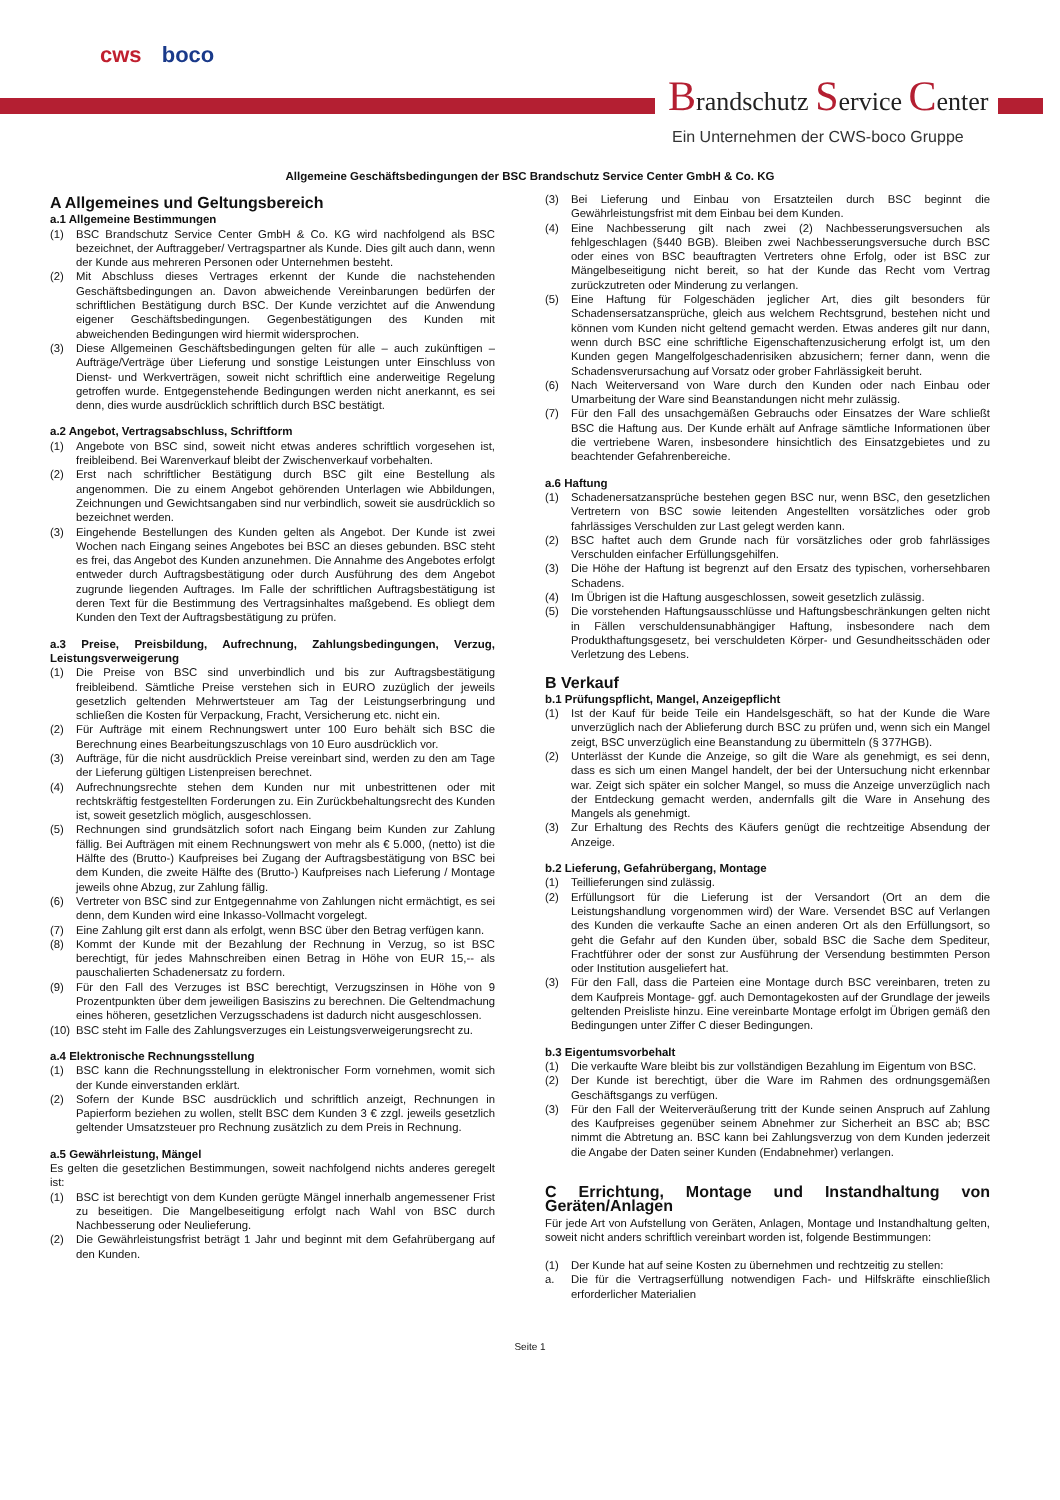cws boco
Brandschutz Service Center
Ein Unternehmen der CWS-boco Gruppe
Allgemeine Geschäftsbedingungen der BSC Brandschutz Service Center GmbH & Co. KG
A Allgemeines und Geltungsbereich
a.1 Allgemeine Bestimmungen
(1) BSC Brandschutz Service Center GmbH & Co. KG wird nachfolgend als BSC bezeichnet, der Auftraggeber/ Vertragspartner als Kunde. Dies gilt auch dann, wenn der Kunde aus mehreren Personen oder Unternehmen besteht.
(2) Mit Abschluss dieses Vertrages erkennt der Kunde die nachstehenden Geschäftsbedingungen an. Davon abweichende Vereinbarungen bedürfen der schriftlichen Bestätigung durch BSC. Der Kunde verzichtet auf die Anwendung eigener Geschäftsbedingungen. Gegenbestätigungen des Kunden mit abweichenden Bedingungen wird hiermit widersprochen.
(3) Diese Allgemeinen Geschäftsbedingungen gelten für alle – auch zukünftigen – Aufträge/Verträge über Lieferung und sonstige Leistungen unter Einschluss von Dienst- und Werkverträgen, soweit nicht schriftlich eine anderweitige Regelung getroffen wurde. Entgegenstehende Bedingungen werden nicht anerkannt, es sei denn, dies wurde ausdrücklich schriftlich durch BSC bestätigt.
a.2 Angebot, Vertragsabschluss, Schriftform
(1) Angebote von BSC sind, soweit nicht etwas anderes schriftlich vorgesehen ist, freibleibend. Bei Warenverkauf bleibt der Zwischenverkauf vorbehalten.
(2) Erst nach schriftlicher Bestätigung durch BSC gilt eine Bestellung als angenommen. Die zu einem Angebot gehörenden Unterlagen wie Abbildungen, Zeichnungen und Gewichtsangaben sind nur verbindlich, soweit sie ausdrücklich so bezeichnet werden.
(3) Eingehende Bestellungen des Kunden gelten als Angebot. Der Kunde ist zwei Wochen nach Eingang seines Angebotes bei BSC an dieses gebunden. BSC steht es frei, das Angebot des Kunden anzunehmen. Die Annahme des Angebotes erfolgt entweder durch Auftragsbestätigung oder durch Ausführung des dem Angebot zugrunde liegenden Auftrages. Im Falle der schriftlichen Auftragsbestätigung ist deren Text für die Bestimmung des Vertragsinhaltes maßgebend. Es obliegt dem Kunden den Text der Auftragsbestätigung zu prüfen.
a.3 Preise, Preisbildung, Aufrechnung, Zahlungsbedingungen, Verzug, Leistungsverweigerung
(1) Die Preise von BSC sind unverbindlich und bis zur Auftragsbestätigung freibleibend. Sämtliche Preise verstehen sich in EURO zuzüglich der jeweils gesetzlich geltenden Mehrwertsteuer am Tag der Leistungserbringung und schließen die Kosten für Verpackung, Fracht, Versicherung etc. nicht ein.
(2) Für Aufträge mit einem Rechnungswert unter 100 Euro behält sich BSC die Berechnung eines Bearbeitungszuschlags von 10 Euro ausdrücklich vor.
(3) Aufträge, für die nicht ausdrücklich Preise vereinbart sind, werden zu den am Tage der Lieferung gültigen Listenpreisen berechnet.
(4) Aufrechnungsrechte stehen dem Kunden nur mit unbestrittenen oder mit rechtskräftig festgestellten Forderungen zu. Ein Zurückbehaltungsrecht des Kunden ist, soweit gesetzlich möglich, ausgeschlossen.
(5) Rechnungen sind grundsätzlich sofort nach Eingang beim Kunden zur Zahlung fällig. Bei Aufträgen mit einem Rechnungswert von mehr als € 5.000, (netto) ist die Hälfte des (Brutto-) Kaufpreises bei Zugang der Auftragsbestätigung von BSC bei dem Kunden, die zweite Hälfte des (Brutto-) Kaufpreises nach Lieferung / Montage jeweils ohne Abzug, zur Zahlung fällig.
(6) Vertreter von BSC sind zur Entgegennahme von Zahlungen nicht ermächtigt, es sei denn, dem Kunden wird eine Inkasso-Vollmacht vorgelegt.
(7) Eine Zahlung gilt erst dann als erfolgt, wenn BSC über den Betrag verfügen kann.
(8) Kommt der Kunde mit der Bezahlung der Rechnung in Verzug, so ist BSC berechtigt, für jedes Mahnschreiben einen Betrag in Höhe von EUR 15,-- als pauschalierten Schadenersatz zu fordern.
(9) Für den Fall des Verzuges ist BSC berechtigt, Verzugszinsen in Höhe von 9 Prozentpunkten über dem jeweiligen Basiszins zu berechnen. Die Geltendmachung eines höheren, gesetzlichen Verzugsschadens ist dadurch nicht ausgeschlossen.
(10)
BSC steht im Falle des Zahlungsverzuges ein Leistungsverweigerungsrecht zu.
a.4 Elektronische Rechnungsstellung
(1) BSC kann die Rechnungsstellung in elektronischer Form vornehmen, womit sich der Kunde einverstanden erklärt.
(2) Sofern der Kunde BSC ausdrücklich und schriftlich anzeigt, Rechnungen in Papierform beziehen zu wollen, stellt BSC dem Kunden 3 € zzgl. jeweils gesetzlich geltender Umsatzsteuer pro Rechnung zusätzlich zu dem Preis in Rechnung.
a.5 Gewährleistung, Mängel
Es gelten die gesetzlichen Bestimmungen, soweit nachfolgend nichts anderes geregelt ist:
(1) BSC ist berechtigt von dem Kunden gerügte Mängel innerhalb angemessener Frist zu beseitigen. Die Mangelbeseitigung erfolgt nach Wahl von BSC durch Nachbesserung oder Neulieferung.
(2) Die Gewährleistungsfrist beträgt 1 Jahr und beginnt mit dem Gefahrübergang auf den Kunden.
(3) Bei Lieferung und Einbau von Ersatzteilen durch BSC beginnt die Gewährleistungsfrist mit dem Einbau bei dem Kunden.
(4) Eine Nachbesserung gilt nach zwei (2) Nachbesserungsversuchen als fehlgeschlagen (§440 BGB). Bleiben zwei Nachbesserungsversuche durch BSC oder eines von BSC beauftragten Vertreters ohne Erfolg, oder ist BSC zur Mängelbeseitigung nicht bereit, so hat der Kunde das Recht vom Vertrag zurückzutreten oder Minderung zu verlangen.
(5) Eine Haftung für Folgeschäden jeglicher Art, dies gilt besonders für Schadensersatzansprüche, gleich aus welchem Rechtsgrund, bestehen nicht und können vom Kunden nicht geltend gemacht werden. Etwas anderes gilt nur dann, wenn durch BSC eine schriftliche Eigenschaftenzusicherung erfolgt ist, um den Kunden gegen Mangelfolgeschadenrisiken abzusichern; ferner dann, wenn die Schadensverursachung auf Vorsatz oder grober Fahrlässigkeit beruht.
(6) Nach Weiterversand von Ware durch den Kunden oder nach Einbau oder Umarbeitung der Ware sind Beanstandungen nicht mehr zulässig.
(7) Für den Fall des unsachgemäßen Gebrauchs oder Einsatzes der Ware schließt BSC die Haftung aus. Der Kunde erhält auf Anfrage sämtliche Informationen über die vertriebene Waren, insbesondere hinsichtlich des Einsatzgebietes und zu beachtender Gefahrenbereiche.
a.6 Haftung
(1) Schadenersatzansprüche bestehen gegen BSC nur, wenn BSC, den gesetzlichen Vertretern von BSC sowie leitenden Angestellten vorsätzliches oder grob fahrlässiges Verschulden zur Last gelegt werden kann.
(2) BSC haftet auch dem Grunde nach für vorsätzliches oder grob fahrlässiges Verschulden einfacher Erfüllungsgehilfen.
(3) Die Höhe der Haftung ist begrenzt auf den Ersatz des typischen, vorhersehbaren Schadens.
(4) Im Übrigen ist die Haftung ausgeschlossen, soweit gesetzlich zulässig.
(5) Die vorstehenden Haftungsausschlüsse und Haftungsbeschränkungen gelten nicht in Fällen verschuldensunabhängiger Haftung, insbesondere nach dem Produkthaftungsgesetz, bei verschuldeten Körper- und Gesundheitsschäden oder Verletzung des Lebens.
B Verkauf
b.1 Prüfungspflicht, Mangel, Anzeigepflicht
(1) Ist der Kauf für beide Teile ein Handelsgeschäft, so hat der Kunde die Ware unverzüglich nach der Ablieferung durch BSC zu prüfen und, wenn sich ein Mangel zeigt, BSC unverzüglich eine Beanstandung zu übermitteln (§ 377HGB).
(2) Unterlässt der Kunde die Anzeige, so gilt die Ware als genehmigt, es sei denn, dass es sich um einen Mangel handelt, der bei der Untersuchung nicht erkennbar war. Zeigt sich später ein solcher Mangel, so muss die Anzeige unverzüglich nach der Entdeckung gemacht werden, andernfalls gilt die Ware in Ansehung des Mangels als genehmigt.
(3) Zur Erhaltung des Rechts des Käufers genügt die rechtzeitige Absendung der Anzeige.
b.2 Lieferung, Gefahrübergang, Montage
(1) Teillieferungen sind zulässig.
(2) Erfüllungsort für die Lieferung ist der Versandort (Ort an dem die Leistungshandlung vorgenommen wird) der Ware. Versendet BSC auf Verlangen des Kunden die verkaufte Sache an einen anderen Ort als den Erfüllungsort, so geht die Gefahr auf den Kunden über, sobald BSC die Sache dem Spediteur, Frachtführer oder der sonst zur Ausführung der Versendung bestimmten Person oder Institution ausgeliefert hat.
(3) Für den Fall, dass die Parteien eine Montage durch BSC vereinbaren, treten zu dem Kaufpreis Montage- ggf. auch Demontagekosten auf der Grundlage der jeweils geltenden Preisliste hinzu. Eine vereinbarte Montage erfolgt im Übrigen gemäß den Bedingungen unter Ziffer C dieser Bedingungen.
b.3 Eigentumsvorbehalt
(1) Die verkaufte Ware bleibt bis zur vollständigen Bezahlung im Eigentum von BSC.
(2) Der Kunde ist berechtigt, über die Ware im Rahmen des ordnungsgemäßen Geschäftsgangs zu verfügen.
(3) Für den Fall der Weiterveräußerung tritt der Kunde seinen Anspruch auf Zahlung des Kaufpreises gegenüber seinem Abnehmer zur Sicherheit an BSC ab; BSC nimmt die Abtretung an. BSC kann bei Zahlungsverzug von dem Kunden jederzeit die Angabe der Daten seiner Kunden (Endabnehmer) verlangen.
C Errichtung, Montage und Instandhaltung von Geräten/Anlagen
Für jede Art von Aufstellung von Geräten, Anlagen, Montage und Instandhaltung gelten, soweit nicht anders schriftlich vereinbart worden ist, folgende Bestimmungen:
(1) Der Kunde hat auf seine Kosten zu übernehmen und rechtzeitig zu stellen:
a. Die für die Vertragserfüllung notwendigen Fach- und Hilfskräfte einschließlich erforderlicher Materialien
Seite 1